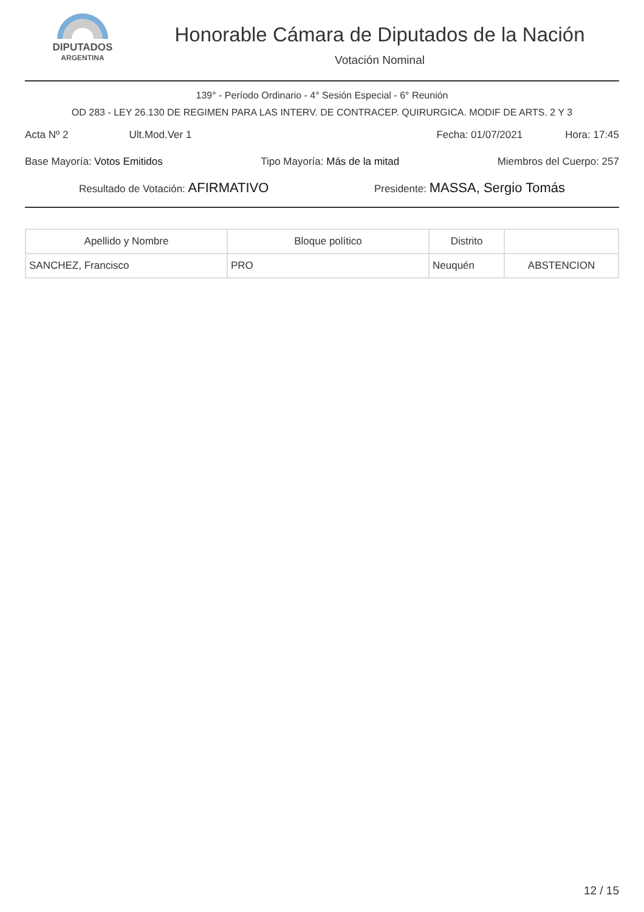DIPUTADOS
ARGENTINA
Honorable Cámara de Diputados de la Nación
Votación Nominal
139° - Período Ordinario - 4° Sesión Especial - 6° Reunión
OD 283 - LEY 26.130 DE REGIMEN PARA LAS INTERV. DE CONTRACEP. QUIRURGICA. MODIF DE ARTS. 2 Y 3
Acta Nº 2 Ult.Mod.Ver 1 Fecha: 01/07/2021 Hora: 17:45
Base Mayoría: Votos Emitidos Tipo Mayoría: Más de la mitad Miembros del Cuerpo: 257
Resultado de Votación: AFIRMATIVO Presidente: MASSA, Sergio Tomás
| Apellido y Nombre | Bloque político | Distrito | |
| --- | --- | --- | --- |
| SANCHEZ, Francisco | PRO | Neuquén | ABSTENCION |
12 / 15